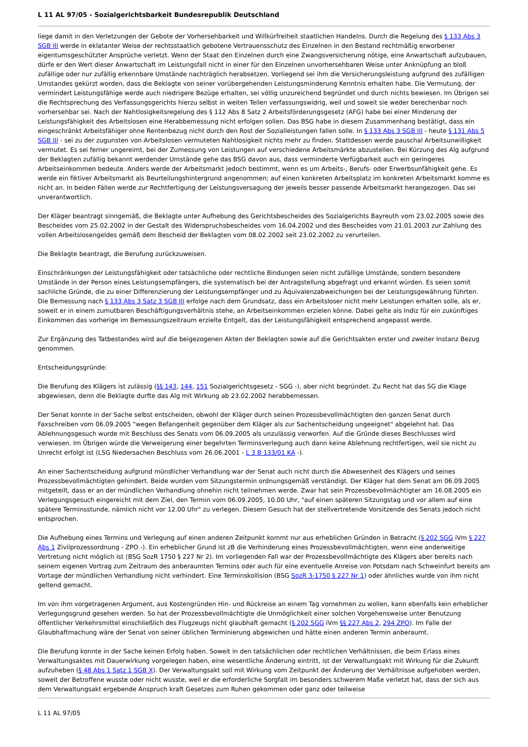L 11 AL 97/05 - Sozialgerichtsbarkeit Bundesrepublik Deutschland
liege damit in den Verletzungen der Gebote der Vorhersehbarkeit und Willkürfreiheit staatlichen Handelns. Durch die Regelung des § 133 Abs 3 SGB III werde in eklatanter Weise der rechtsstaatlich gebotene Vertrauensschutz des Einzelnen in den Bestand rechtmäßig erworbener eigentumsgeschützter Ansprüche verletzt. Wenn der Staat den Einzelnen durch eine Zwangsversicherung nötige, eine Anwartschaft aufzubauen, dürfe er den Wert dieser Anwartschaft im Leistungsfall nicht in einer für den Einzelnen unvorhersehbaren Weise unter Anknüpfung an bloß zufällige oder nur zufällig erkennbare Umstände nachträglich herabsetzen. Vorliegend sei ihm die Versicherungsleistung aufgrund des zufälligen Umstandes gekürzt worden, dass die Beklagte von seiner vorübergehenden Leistungsminderung Kenntnis erhalten habe. Die Vermutung, der vermindert Leistungsfähige werde auch niedrigere Bezüge erhalten, sei völlig unzureichend begründet und durch nichts bewiesen. Im Übrigen sei die Rechtsprechung des Verfassungsgerichts hierzu selbst in weiten Teilen verfassungswidrig, weil und soweit sie weder berechenbar noch vorhersehbar sei. Nach der Nahtlosigkeitsregelung des § 112 Abs 8 Satz 2 Arbeitsförderungsgesetz (AFG) habe bei einer Minderung der Leistungsfähigkeit des Arbeitslosen eine Herabbemessung nicht erfolgen sollen. Das BSG habe in diesem Zusammenhang bestätigt, dass ein eingeschränkt Arbeitsfähiger ohne Rentenbezug nicht durch den Rost der Sozialleistungen fallen solle. In § 133 Abs 3 SGB III - heute § 131 Abs 5 SGB III - sei zu der zugunsten von Arbeitslosen vermuteten Nahtlosigkeit nichts mehr zu finden. Stattdessen werde pauschal Arbeitsunwilligkeit vermutet. Es sei ferner ungereimt, bei der Zumessung von Leistungen auf verschiedene Arbeitsmärkte abzustellen. Bei Kürzung des Alg aufgrund der Beklagten zufällig bekannt werdender Umstände gehe das BSG davon aus, dass verminderte Verfügbarkeit auch ein geringeres Arbeitseinkommen bedeute. Anders werde der Arbeitsmarkt jedoch bestimmt, wenn es um Arbeits-, Berufs- oder Erwerbsunfähigkeit gehe. Es werde ein fiktiver Arbeitsmarkt als Beurteilungshintergrund angenommen; auf einen konkreten Arbeitsplatz im konkreten Arbeitsmarkt komme es nicht an. In beiden Fällen werde zur Rechtfertigung der Leistungsversagung der jeweils besser passende Arbeitsmarkt herangezogen. Das sei unverantwortlich.
Der Kläger beantragt sinngemäß, die Beklagte unter Aufhebung des Gerichtsbescheides des Sozialgerichts Bayreuth vom 23.02.2005 sowie des Bescheides vom 25.02.2002 in der Gestalt des Widerspruchsbescheides vom 16.04.2002 und des Bescheides vom 21.01.2003 zur Zahlung des vollen Arbeitslosengeldes gemäß dem Bescheid der Beklagten vom 08.02.2002 seit 23.02.2002 zu verurteilen.
Die Beklagte beantragt, die Berufung zurückzuweisen.
Einschränkungen der Leistungsfähigkeit oder tatsächliche oder rechtliche Bindungen seien nicht zufällige Umstände, sondern besondere Umstände in der Person eines Leistungsempfängers, die systematisch bei der Antragstellung abgefragt und erkannt würden. Es seien somit sachliche Gründe, die zu einer Differenzierung der Leistungsempfänger und zu Äquivalenzabweichungen bei der Leistungsgewährung führten. Die Bemessung nach § 133 Abs 3 Satz 3 SGB III erfolge nach dem Grundsatz, dass ein Arbeitsloser nicht mehr Leistungen erhalten solle, als er, soweit er in einem zumutbaren Beschäftigungsverhältnis stehe, an Arbeitseinkommen erzielen könne. Dabei gelte als Indiz für ein zukünftiges Einkommen das vorherige im Bemessungszeitraum erzielte Entgelt, das der Leistungsfähigkeit entsprechend angepasst werde.
Zur Ergänzung des Tatbestandes wird auf die beigezogenen Akten der Beklagten sowie auf die Gerichtsakten erster und zweiter Instanz Bezug genommen.
Entscheidungsgründe:
Die Berufung des Klägers ist zulässig (§§ 143, 144, 151 Sozialgerichtsgesetz - SGG -), aber nicht begründet. Zu Recht hat das SG die Klage abgewiesen, denn die Beklagte durfte das Alg mit Wirkung ab 23.02.2002 herabbemessen.
Der Senat konnte in der Sache selbst entscheiden, obwohl der Kläger durch seinen Prozessbevollmächtigten den ganzen Senat durch Faxschreiben vom 06.09.2005 "wegen Befangenheit gegenüber dem Kläger als zur Sachentscheidung ungeeignet" abgelehnt hat. Das Ablehnungsgesuch wurde mit Beschluss des Senats vom 06.09.2005 als unzulässig verworfen. Auf die Gründe dieses Beschlusses wird verwiesen. Im Übrigen würde die Verweigerung einer begehrten Terminsverlegung auch dann keine Ablehnung rechtfertigen, weil sie nicht zu Unrecht erfolgt ist (LSG Niedersachen Beschluss vom 26.06.2001 - L 3 B 133/01 KA -).
An einer Sachentscheidung aufgrund mündlicher Verhandlung war der Senat auch nicht durch die Abwesenheit des Klägers und seines Prozessbevollmächtigten gehindert. Beide wurden vom Sitzungstermin ordnungsgemäß verständigt. Der Kläger hat dem Senat am 06.09.2005 mitgeteilt, dass er an der mündlichen Verhandlung ohnehin nicht teilnehmen werde. Zwar hat sein Prozessbevollmächtigter am 16.08.2005 ein Verlegungsgesuch eingereicht mit dem Ziel, den Termin vom 06.09.2005, 10.00 Uhr, "auf einen späteren Sitzungstag und vor allem auf eine spätere Terminsstunde, nämlich nicht vor 12.00 Uhr" zu verlegen. Diesem Gesuch hat der stellvertretende Vorsitzende des Senats jedoch nicht entsprochen.
Die Aufhebung eines Termins und Verlegung auf einen anderen Zeitpunkt kommt nur aus erheblichen Gründen in Betracht (§ 202 SGG iVm § 227 Abs 1 Zivilprozessordnung - ZPO -). Ein erheblicher Grund ist zB die Verhinderung eines Prozessbevollmächtigten, wenn eine anderweitige Vertretung nicht möglich ist (BSG SozR 1750 § 227 Nr 2). Im vorliegenden Fall war der Prozessbevollmächtigte des Klägers aber bereits nach seinem eigenen Vortrag zum Zeitraum des anberaumten Termins oder auch für eine eventuelle Anreise von Potsdam nach Schweinfurt bereits am Vortage der mündlichen Verhandlung nicht verhindert. Eine Terminskollision (BSG SozR 3-1750 § 227 Nr 1) oder ähnliches wurde von ihm nicht geltend gemacht.
Im von ihm vorgetragenen Argument, aus Kostengründen Hin- und Rückreise an einem Tag vornehmen zu wollen, kann ebenfalls kein erheblicher Verlegungsgrund gesehen werden. So hat der Prozessbevollmächtigte die Unmöglichkeit einer solchen Vorgehensweise unter Benutzung öffentlicher Verkehrsmittel einschließlich des Flugzeugs nicht glaubhaft gemacht (§ 202 SGG iVm §§ 227 Abs 2, 294 ZPO). Im Falle der Glaubhaftmachung wäre der Senat von seiner üblichen Terminierung abgewichen und hätte einen anderen Termin anberaumt.
Die Berufung konnte in der Sache keinen Erfolg haben. Soweit in den tatsächlichen oder rechtlichen Verhältnissen, die beim Erlass eines Verwaltungsaktes mit Dauerwirkung vorgelegen haben, eine wesentliche Änderung eintritt, ist der Verwaltungsakt mit Wirkung für die Zukunft aufzuheben (§ 48 Abs 1 Satz 1 SGB X). Der Verwaltungsakt soll mit Wirkung vom Zeitpunkt der Änderung der Verhältnisse aufgehoben werden, soweit der Betroffene wusste oder nicht wusste, weil er die erforderliche Sorgfalt im besonders schwerem Maße verletzt hat, dass der sich aus dem Verwaltungsakt ergebende Anspruch kraft Gesetzes zum Ruhen gekommen oder ganz oder teilweise
L 11 AL 97/05